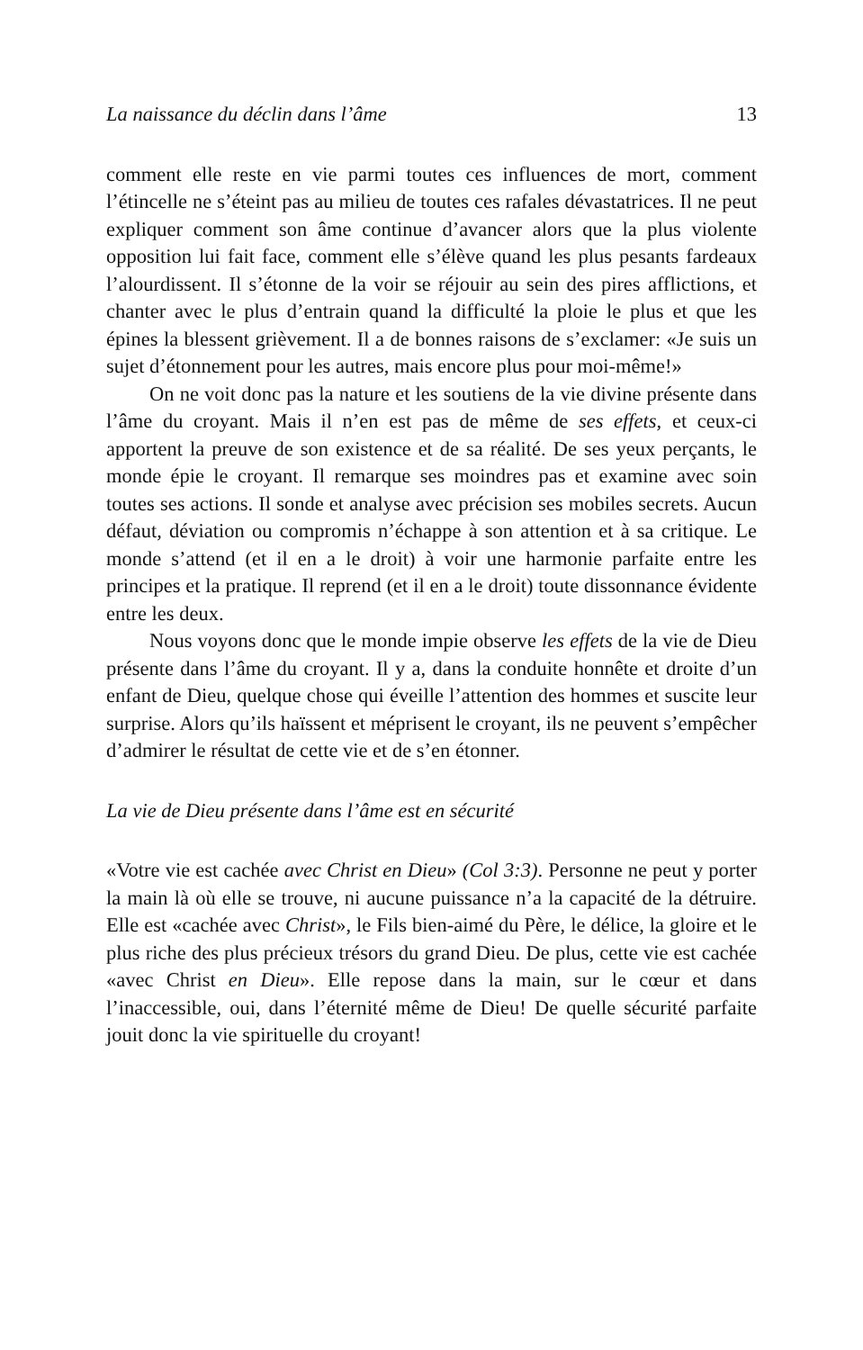La naissance du déclin dans l’âme 13
comment elle reste en vie parmi toutes ces influences de mort, comment l’étincelle ne s’éteint pas au milieu de toutes ces rafales dévastatrices. Il ne peut expliquer comment son âme continue d’avancer alors que la plus violente opposition lui fait face, comment elle s’élève quand les plus pesants fardeaux l’alourdissent. Il s’étonne de la voir se réjouir au sein des pires afflictions, et chanter avec le plus d’entrain quand la difficulté la ploie le plus et que les épines la blessent grièvement. Il a de bonnes raisons de s’exclamer: «Je suis un sujet d’étonnement pour les autres, mais encore plus pour moi-même!»
On ne voit donc pas la nature et les soutiens de la vie divine présente dans l’âme du croyant. Mais il n’en est pas de même de ses effets, et ceux-ci apportent la preuve de son existence et de sa réalité. De ses yeux perçants, le monde épie le croyant. Il remarque ses moindres pas et examine avec soin toutes ses actions. Il sonde et analyse avec précision ses mobiles secrets. Aucun défaut, déviation ou compromis n’échappe à son attention et à sa critique. Le monde s’attend (et il en a le droit) à voir une harmonie parfaite entre les principes et la pratique. Il reprend (et il en a le droit) toute dissonnance évidente entre les deux.
Nous voyons donc que le monde impie observe les effets de la vie de Dieu présente dans l’âme du croyant. Il y a, dans la conduite honnête et droite d’un enfant de Dieu, quelque chose qui éveille l’attention des hommes et suscite leur surprise. Alors qu’ils haïssent et méprisent le croyant, ils ne peuvent s’empêcher d’admirer le résultat de cette vie et de s’en étonner.
La vie de Dieu présente dans l’âme est en sécurité
«Votre vie est cachée avec Christ en Dieu» (Col 3:3). Personne ne peut y porter la main là où elle se trouve, ni aucune puissance n’a la capacité de la détruire. Elle est «cachée avec Christ», le Fils bien-aimé du Père, le délice, la gloire et le plus riche des plus précieux trésors du grand Dieu. De plus, cette vie est cachée «avec Christ en Dieu». Elle repose dans la main, sur le cœur et dans l’inaccessible, oui, dans l’éternité même de Dieu! De quelle sécurité parfaite jouit donc la vie spirituelle du croyant!